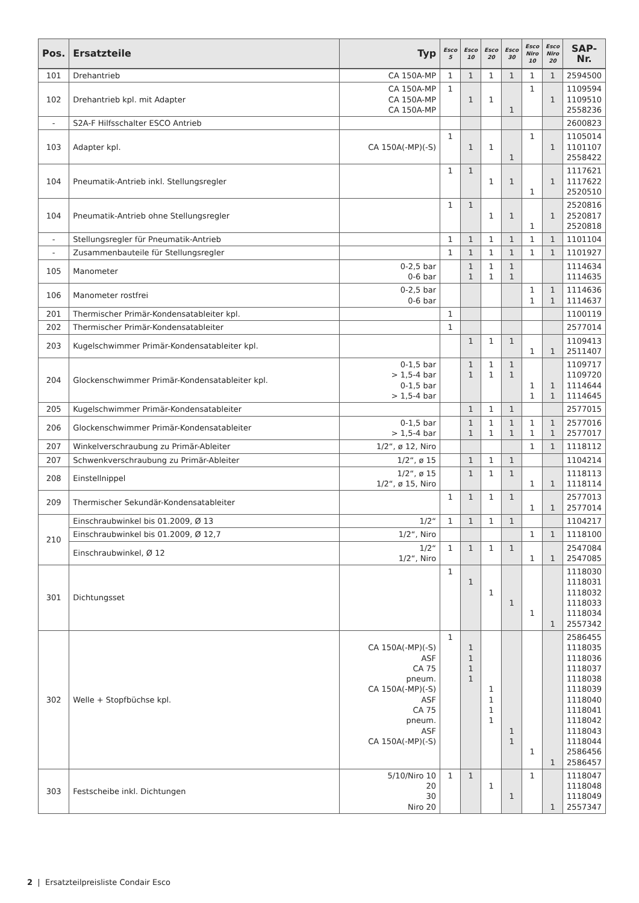| Pos. | Ersatzteile | Typ | Esco 5 | Esco 10 | Esco 20 | Esco 30 | Esco Niro 10 | Esco Niro 20 | SAP-Nr. |
| --- | --- | --- | --- | --- | --- | --- | --- | --- | --- |
| 101 | Drehantrieb | CA 150A-MP | 1 | 1 | 1 | 1 | 1 | 1 | 2594500 |
| 102 | Drehantrieb kpl. mit Adapter | CA 150A-MP CA 150A-MP CA 150A-MP | 1 | 1 | 1 | 1 | 1 | 1 | 1109594 1109510 2558236 |
| - | S2A-F Hilfsschalter ESCO Antrieb | | | | | | | | 2600823 |
| 103 | Adapter kpl. | CA 150A(-MP)(-S) | 1 | 1 | 1 | 1 | 1 | 1 | 1105014 1101107 2558422 |
| 104 | Pneumatik-Antrieb inkl. Stellungsregler | | 1 | 1 | 1 | 1 | 1 | 1 | 1117621 1117622 2520510 |
| 104 | Pneumatik-Antrieb ohne Stellungsregler | | 1 | 1 | 1 | 1 | 1 | 1 | 2520816 2520817 2520818 |
| - | Stellungsregler für Pneumatik-Antrieb | | 1 | 1 | 1 | 1 | 1 | 1 | 1101104 |
| - | Zusammenbauteile für Stellungsregler | | 1 | 1 | 1 | 1 | 1 | 1 | 1101927 |
| 105 | Manometer | 0-2,5 bar 0-6 bar | | 1 1 | 1 1 | 1 1 | | | 1114634 1114635 |
| 106 | Manometer rostfrei | 0-2,5 bar 0-6 bar | | | | | 1 1 | 1 1 | 1114636 1114637 |
| 201 | Thermischer Primär-Kondensatableiter kpl. | | 1 | | | | | | 1100119 |
| 202 | Thermischer Primär-Kondensatableiter | | 1 | | | | | | 2577014 |
| 203 | Kugelschwimmer Primär-Kondensatableiter kpl. | | | 1 | 1 | 1 | 1 | 1 | 1109413 2511407 |
| 204 | Glockenschwimmer Primär-Kondensatableiter kpl. | 0-1,5 bar > 1,5-4 bar 0-1,5 bar > 1,5-4 bar | | 1 1 | 1 1 | 1 1 | 1 1 | 1 1 | 1109717 1109720 1114644 1114645 |
| 205 | Kugelschwimmer Primär-Kondensatableiter | | | 1 | 1 | 1 | | | 2577015 |
| 206 | Glockenschwimmer Primär-Kondensatableiter | 0-1,5 bar > 1,5-4 bar | | 1 1 | 1 1 | 1 1 | 1 1 | 1 1 | 2577016 2577017 |
| 207 | Winkelverschraubung zu Primär-Ableiter | 1/2“, ø 12, Niro | | | | | 1 | 1 | 1118112 |
| 207 | Schwenkverschraubung zu Primär-Ableiter | 1/2“, ø 15 | | 1 | 1 | 1 | | | 1104214 |
| 208 | Einstellnippel | 1/2“, ø 15 1/2“, ø 15, Niro | | 1 | 1 | 1 | 1 | 1 | 1118113 1118114 |
| 209 | Thermischer Sekundär-Kondensatableiter | | 1 | 1 | 1 | 1 | 1 | 1 | 2577013 2577014 |
| 210 | Einschraubwinkel bis 01.2009, Ø 13 | 1/2“ | 1 | 1 | 1 | 1 | | | 1104217 |
| | Einschraubwinkel bis 01.2009, Ø 12,7 | 1/2“, Niro | | | | | 1 | 1 | 1118100 |
| | Einschraubwinkel, Ø 12 | 1/2“ 1/2“, Niro | 1 | 1 | 1 | 1 | 1 | 1 | 2547084 2547085 |
| 301 | Dichtungsset | | 1 | 1 | 1 | 1 | 1 | 1 | 1118030 1118031 1118032 1118033 1118034 2557342 |
| 302 | Welle + Stopfbüchse kpl. | CA 150A(-MP)(-S) ASF CA 75 pneum. CA 150A(-MP)(-S) ASF CA 75 pneum. ASF CA 150A(-MP)(-S) | 1 | 1 1 1 1 | 1 1 1 1 | 1 1 | 1 | 1 | 2586455 1118035 1118036 1118037 1118038 1118039 1118040 1118041 1118042 1118043 1118044 2586456 2586457 |
| 303 | Festscheibe inkl. Dichtungen | 5/10/Niro 10 20 30 Niro 20 | 1 | 1 | 1 | 1 | 1 | 1 | 1118047 1118048 1118049 2557347 |
2 | Ersatzteilpreisliste Condair Esco